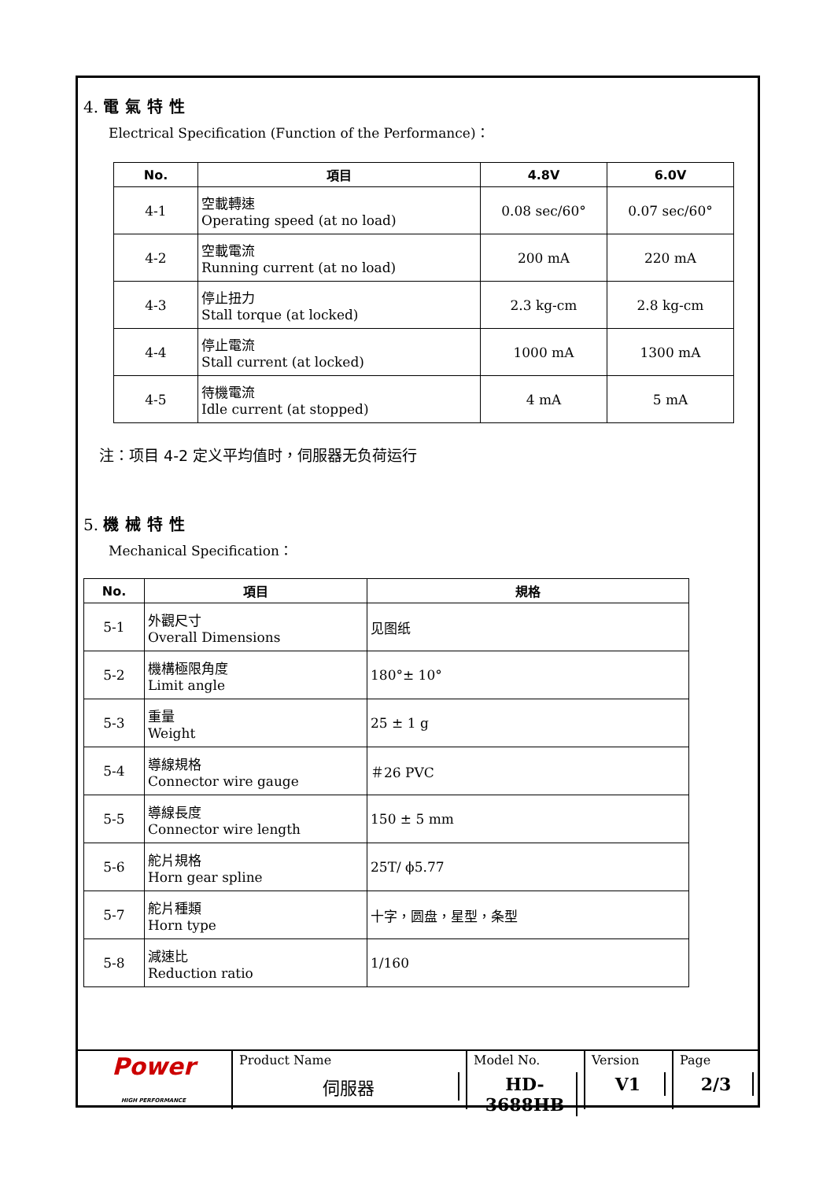4. 電氣特性
Electrical Specification (Function of the Performance)：
| No. | 項目 | 4.8V | 6.0V |
| --- | --- | --- | --- |
| 4-1 | 空載轉速 Operating speed (at no load) | 0.08 sec/60° | 0.07 sec/60° |
| 4-2 | 空載電流 Running current (at no load) | 200 mA | 220 mA |
| 4-3 | 停止扭力 Stall torque (at locked) | 2.3 kg-cm | 2.8 kg-cm |
| 4-4 | 停止電流 Stall current (at locked) | 1000 mA | 1300 mA |
| 4-5 | 待機電流 Idle current (at stopped) | 4 mA | 5 mA |
注：项目 4-2 定义平均值时，伺服器无负荷运行
5. 機械特性
Mechanical Specification：
| No. | 項目 | 規格 |
| --- | --- | --- |
| 5-1 | 外觀尺寸 Overall Dimensions | 见图纸 |
| 5-2 | 機構極限角度 Limit angle | 180°± 10° |
| 5-3 | 重量 Weight | 25 ± 1 g |
| 5-4 | 導線規格 Connector wire gauge | ＃26 PVC |
| 5-5 | 導線長度 Connector wire length | 150 ± 5 mm |
| 5-6 | 舵片規格 Horn gear spline | 25T/ ϕ5.77 |
| 5-7 | 舵片種類 Horn type | 十字，圆盘，星型，条型 |
| 5-8 | 減速比 Reduction ratio | 1/160 |
Power
HIGH PERFORMANCE
Product Name
伺服器
Model No.
HD-3688HB
Version
V1
Page
2/3